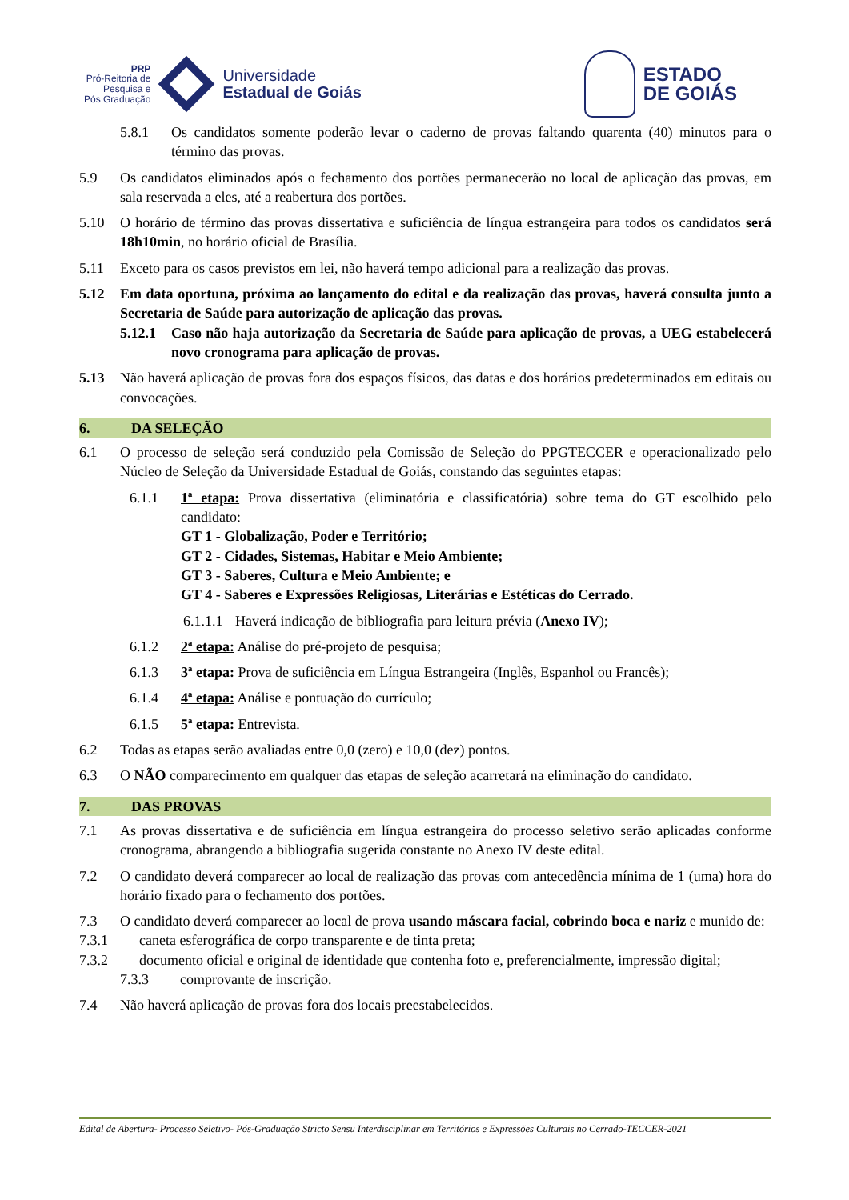PRP
Pró-Reitoria de
Pesquisa e
Pós Graduação
Universidade
Estadual de Goiás
ESTADO
DE GOIÁS
5.8.1 Os candidatos somente poderão levar o caderno de provas faltando quarenta (40) minutos para o término das provas.
5.9 Os candidatos eliminados após o fechamento dos portões permanecerão no local de aplicação das provas, em sala reservada a eles, até a reabertura dos portões.
5.10 O horário de término das provas dissertativa e suficiência de língua estrangeira para todos os candidatos será 18h10min, no horário oficial de Brasília.
5.11 Exceto para os casos previstos em lei, não haverá tempo adicional para a realização das provas.
5.12 Em data oportuna, próxima ao lançamento do edital e da realização das provas, haverá consulta junto a Secretaria de Saúde para autorização de aplicação das provas.
5.12.1 Caso não haja autorização da Secretaria de Saúde para aplicação de provas, a UEG estabelecerá novo cronograma para aplicação de provas.
5.13 Não haverá aplicação de provas fora dos espaços físicos, das datas e dos horários predeterminados em editais ou convocações.
6. DA SELEÇÃO
6.1 O processo de seleção será conduzido pela Comissão de Seleção do PPGTECCER e operacionalizado pelo Núcleo de Seleção da Universidade Estadual de Goiás, constando das seguintes etapas:
6.1.1 1ª etapa: Prova dissertativa (eliminatória e classificatória) sobre tema do GT escolhido pelo candidato:
GT 1 - Globalização, Poder e Território;
GT 2 - Cidades, Sistemas, Habitar e Meio Ambiente;
GT 3 - Saberes, Cultura e Meio Ambiente; e
GT 4 - Saberes e Expressões Religiosas, Literárias e Estéticas do Cerrado.
6.1.1.1 Haverá indicação de bibliografia para leitura prévia (Anexo IV);
6.1.2 2ª etapa: Análise do pré-projeto de pesquisa;
6.1.3 3ª etapa: Prova de suficiência em Língua Estrangeira (Inglês, Espanhol ou Francês);
6.1.4 4ª etapa: Análise e pontuação do currículo;
6.1.5 5ª etapa: Entrevista.
6.2 Todas as etapas serão avaliadas entre 0,0 (zero) e 10,0 (dez) pontos.
6.3 O NÃO comparecimento em qualquer das etapas de seleção acarretará na eliminação do candidato.
7. DAS PROVAS
7.1 As provas dissertativa e de suficiência em língua estrangeira do processo seletivo serão aplicadas conforme cronograma, abrangendo a bibliografia sugerida constante no Anexo IV deste edital.
7.2 O candidato deverá comparecer ao local de realização das provas com antecedência mínima de 1 (uma) hora do horário fixado para o fechamento dos portões.
7.3 O candidato deverá comparecer ao local de prova usando máscara facial, cobrindo boca e nariz e munido de:
7.3.1 caneta esferográfica de corpo transparente e de tinta preta;
7.3.2 documento oficial e original de identidade que contenha foto e, preferencialmente, impressão digital;
7.3.3 comprovante de inscrição.
7.4 Não haverá aplicação de provas fora dos locais preestabelecidos.
Edital de Abertura- Processo Seletivo- Pós-Graduação Stricto Sensu Interdisciplinar em Territórios e Expressões Culturais no Cerrado-TECCER-2021